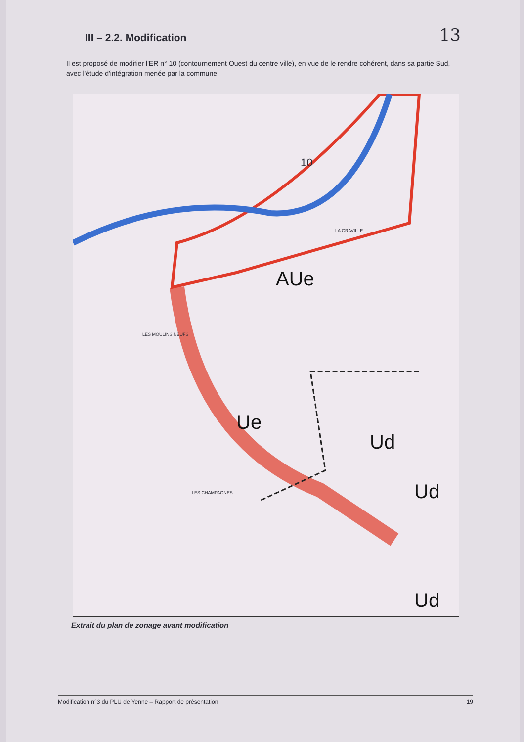13
III – 2.2. Modification
Il est proposé de modifier l'ER n° 10 (contournement Ouest du centre ville), en vue de le rendre cohérent, dans sa partie Sud, avec l'étude d'intégration menée par la commune.
AUe
Ue
Ud
Ud
Ud
10
LA GRAVILLE
LES MOULINS NEUFS
LES CHAMPAGNES
Extrait du plan de zonage avant modification
Modification n°3 du PLU de Yenne – Rapport de présentation 19